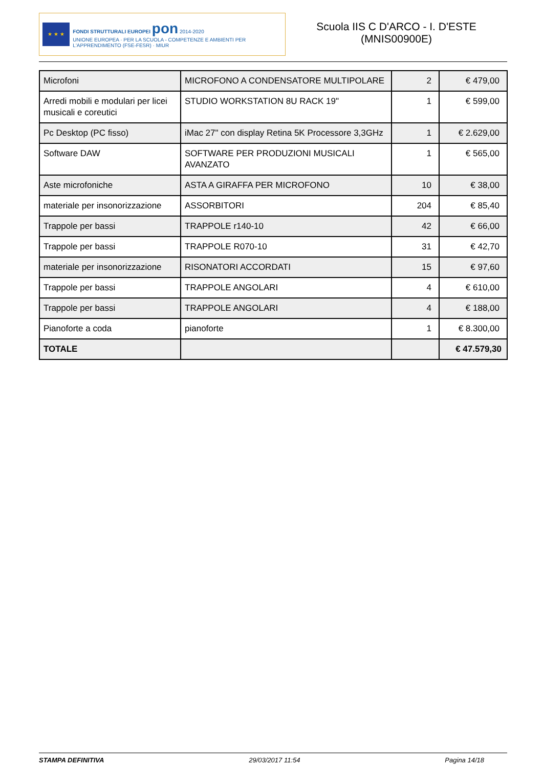★ ★ ★
FONDI STRUTTURALI EUROPEI pon 2014-2020
UNIONE EUROPEA · PER LA SCUOLA - COMPETENZE E AMBIENTI PER L'APPRENDIMENTO (FSE-FESR) · MIUR
Scuola IIS C D'ARCO - I. D'ESTE
(MNIS00900E)
| Microfoni | MICROFONO A CONDENSATORE MULTIPOLARE | 2 | € 479,00 |
| Arredi mobili e modulari per licei musicali e coreutici | STUDIO WORKSTATION 8U RACK 19" | 1 | € 599,00 |
| Pc Desktop (PC fisso) | iMac 27" con display Retina 5K Processore 3,3GHz | 1 | € 2.629,00 |
| Software DAW | SOFTWARE PER PRODUZIONI MUSICALI AVANZATO | 1 | € 565,00 |
| Aste microfoniche | ASTA A GIRAFFA PER MICROFONO | 10 | € 38,00 |
| materiale per insonorizzazione | ASSORBITORI | 204 | € 85,40 |
| Trappole per bassi | TRAPPOLE r140-10 | 42 | € 66,00 |
| Trappole per bassi | TRAPPOLE R070-10 | 31 | € 42,70 |
| materiale per insonorizzazione | RISONATORI ACCORDATI | 15 | € 97,60 |
| Trappole per bassi | TRAPPOLE ANGOLARI | 4 | € 610,00 |
| Trappole per bassi | TRAPPOLE ANGOLARI | 4 | € 188,00 |
| Pianoforte a coda | pianoforte | 1 | € 8.300,00 |
| TOTALE | | | € 47.579,30 |
STAMPA DEFINITIVA 29/03/2017 11:54 Pagina 14/18